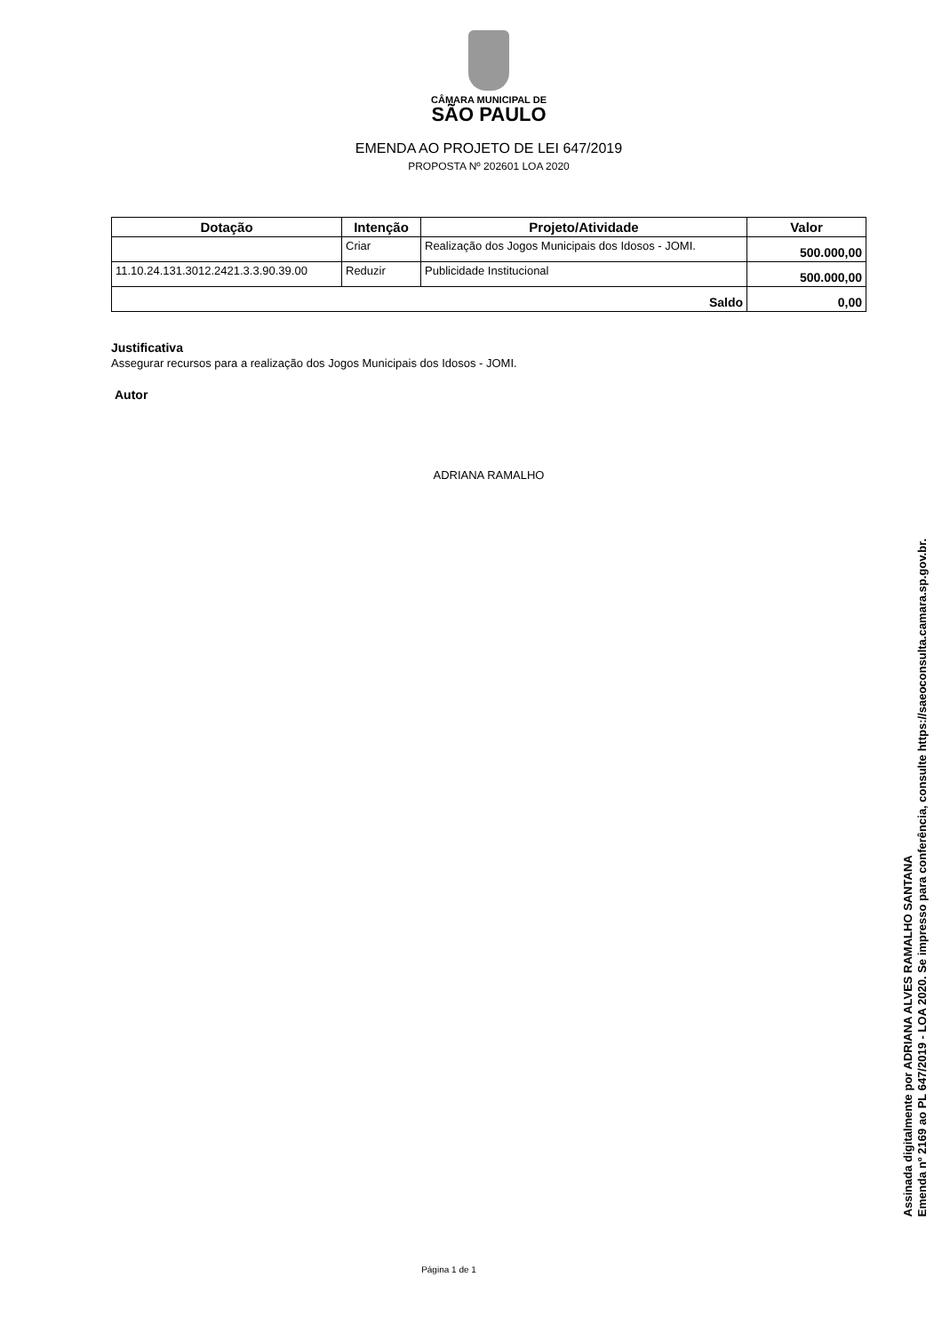CÂMARA MUNICIPAL DE
SÃO PAULO
EMENDA AO PROJETO DE LEI 647/2019
PROPOSTA Nº 202601 LOA 2020
| Dotação | Intenção | Projeto/Atividade | Valor |
| --- | --- | --- | --- |
| | Criar | Realização dos Jogos Municipais dos Idosos - JOMI. | 500.000,00 |
| 11.10.24.131.3012.2421.3.3.90.39.00 | Reduzir | Publicidade Institucional | 500.000,00 |
| Saldo | | | 0,00 |
Justificativa
Assegurar recursos para a realização dos Jogos Municipais dos Idosos - JOMI.
Autor
ADRIANA RAMALHO
Página 1 de 1
Assinada digitalmente por ADRIANA ALVES RAMALHO SANTANA
Emenda nº 2169 ao PL 647/2019 - LOA 2020. Se impresso para conferência, consulte https://saeoconsulta.camara.sp.gov.br.